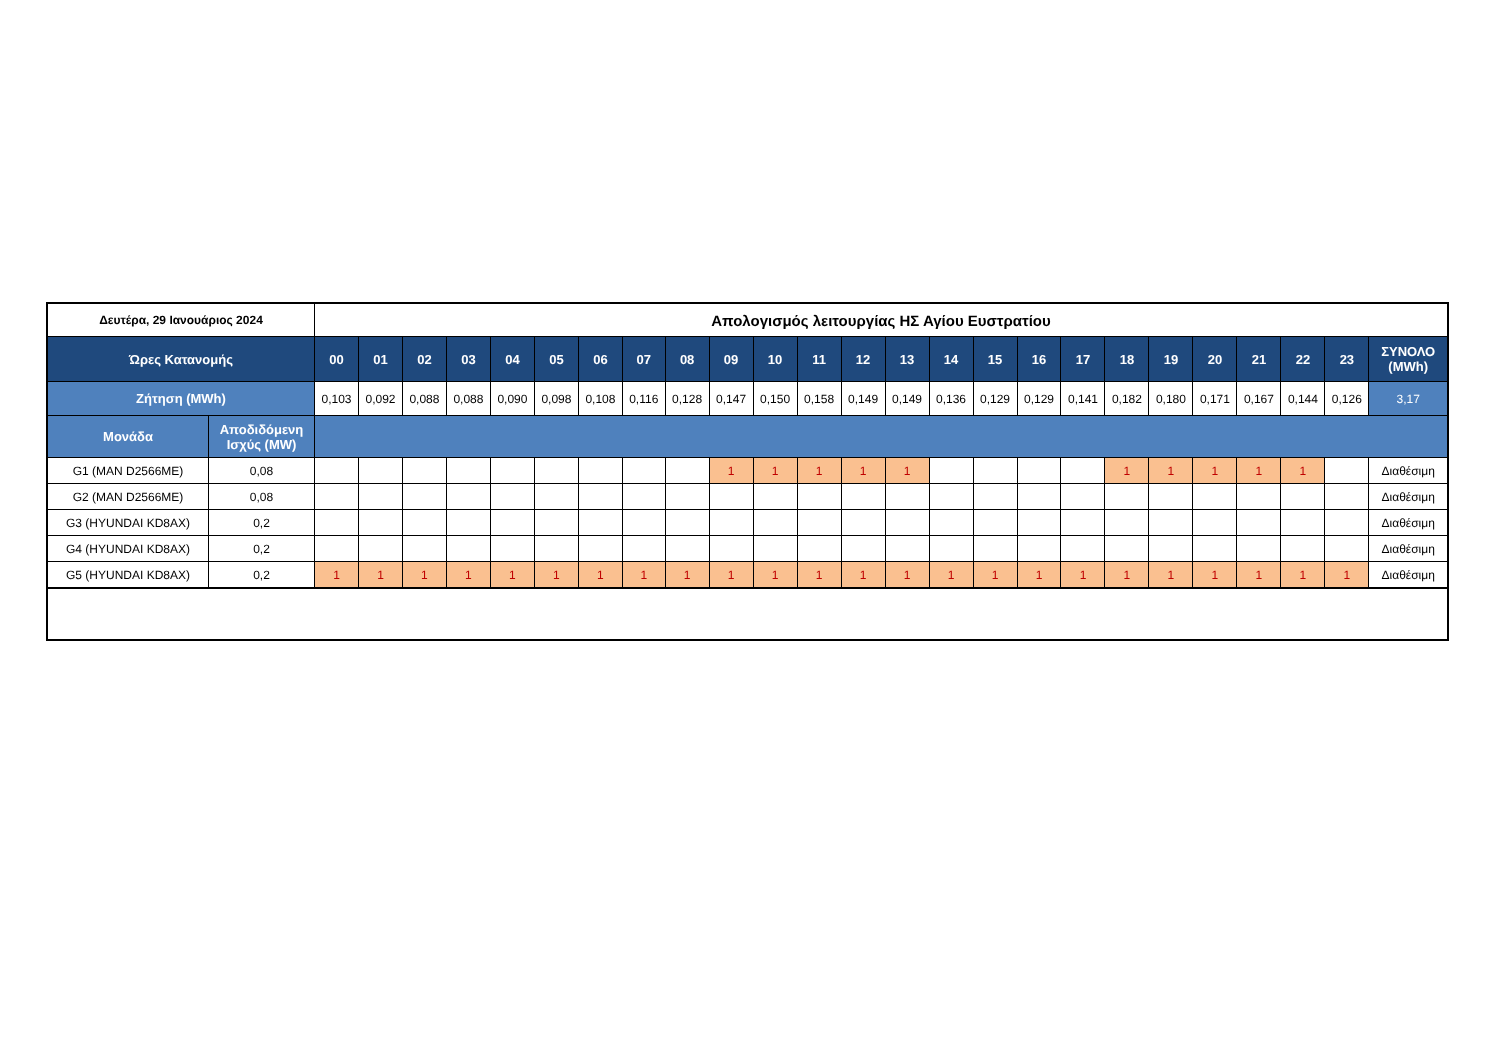| Δευτέρα, 29 Ιανουάριος 2024 | | Απολογισμός λειτουργίας ΗΣ Αγίου Ευστρατίου | | | | | | | | | | | | | | | | | | | | | | | | |
| Ώρες Κατανομής | | 00 | 01 | 02 | 03 | 04 | 05 | 06 | 07 | 08 | 09 | 10 | 11 | 12 | 13 | 14 | 15 | 16 | 17 | 18 | 19 | 20 | 21 | 22 | 23 | ΣΥΝΟΛΟ (MWh) |
| Ζήτηση (MWh) | | 0,103 | 0,092 | 0,088 | 0,088 | 0,090 | 0,098 | 0,108 | 0,116 | 0,128 | 0,147 | 0,150 | 0,158 | 0,149 | 0,149 | 0,136 | 0,129 | 0,129 | 0,141 | 0,182 | 0,180 | 0,171 | 0,167 | 0,144 | 0,126 | 3,17 |
| Μονάδα | Αποδιδόμενη Ισχύς (MW) | | | | | | | | | | | | | | | | | | | | | | | | | |
| G1 (MAN D2566ME) | 0,08 | | | | | | | | | | 1 | 1 | 1 | 1 | 1 | | | | | 1 | 1 | 1 | 1 | 1 | | Διαθέσιμη |
| G2 (MAN D2566ME) | 0,08 | | | | | | | | | | | | | | | | | | | | | | | | | Διαθέσιμη |
| G3 (HYUNDAI KD8AX) | 0,2 | | | | | | | | | | | | | | | | | | | | | | | | | Διαθέσιμη |
| G4 (HYUNDAI KD8AX) | 0,2 | | | | | | | | | | | | | | | | | | | | | | | | | Διαθέσιμη |
| G5 (HYUNDAI KD8AX) | 0,2 | 1 | 1 | 1 | 1 | 1 | 1 | 1 | 1 | 1 | 1 | 1 | 1 | 1 | 1 | 1 | 1 | 1 | 1 | 1 | 1 | 1 | 1 | 1 | 1 | Διαθέσιμη |